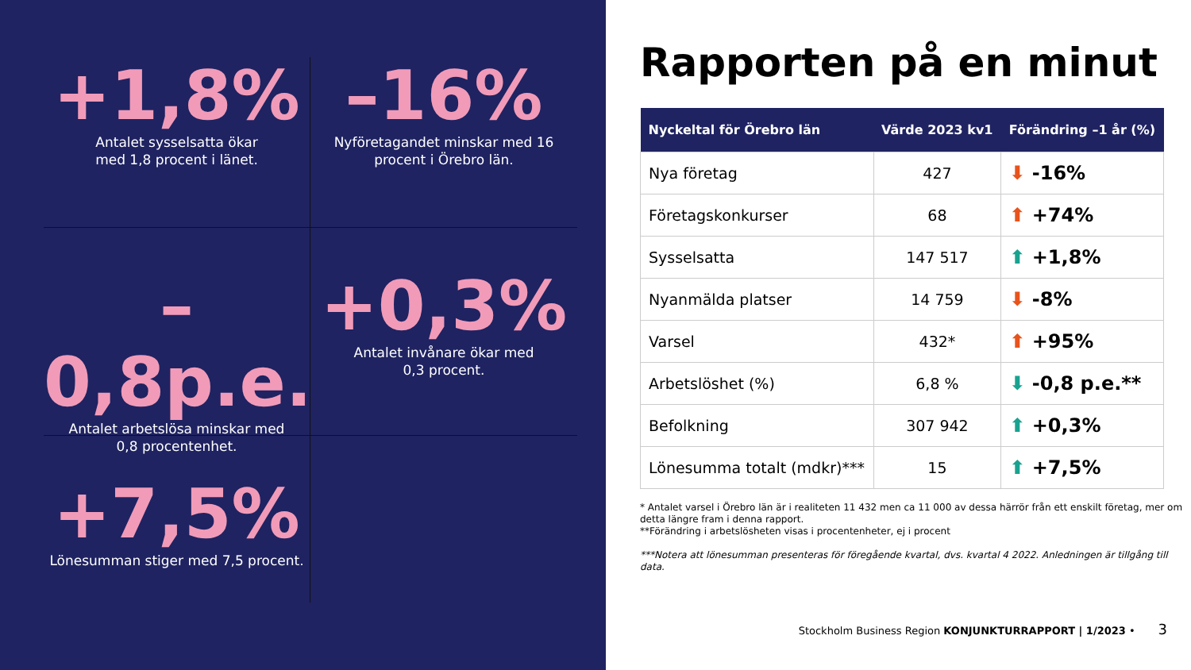+1,8%
Antalet sysselsatta ökar
med 1,8 procent i länet.
–16%
Nyföretagandet minskar med 16 procent i Örebro län.
–0,8p.e.
Antalet arbetslösa minskar med
0,8 procentenhet.
+0,3%
Antalet invånare ökar med
0,3 procent.
+7,5%
Lönesumman stiger med 7,5 procent.
Rapporten på en minut
| Nyckeltal för Örebro län | Värde 2023 kv1 | Förändring –1 år (%) |
| --- | --- | --- |
| Nya företag | 427 | ⬇ -16% |
| Företagskonkurser | 68 | ⬆ +74% |
| Sysselsatta | 147 517 | ⬆ +1,8% |
| Nyanmälda platser | 14 759 | ⬇ -8% |
| Varsel | 432* | ⬆ +95% |
| Arbetslöshet (%) | 6,8 % | ⬇ -0,8 p.e.** |
| Befolkning | 307 942 | ⬆ +0,3% |
| Lönesumma totalt (mdkr)*** | 15 | ⬆ +7,5% |
* Antalet varsel i Örebro län är i realiteten 11 432 men ca 11 000 av dessa härrör från ett enskilt företag, mer om detta längre fram i denna rapport.
**Förändring i arbetslösheten visas i procentenheter, ej i procent
***Notera att lönesumman presenteras för föregående kvartal, dvs. kvartal 4 2022. Anledningen är tillgång till data.
Stockholm Business Region KONJUNKTURRAPPORT | 1/2023 • 3